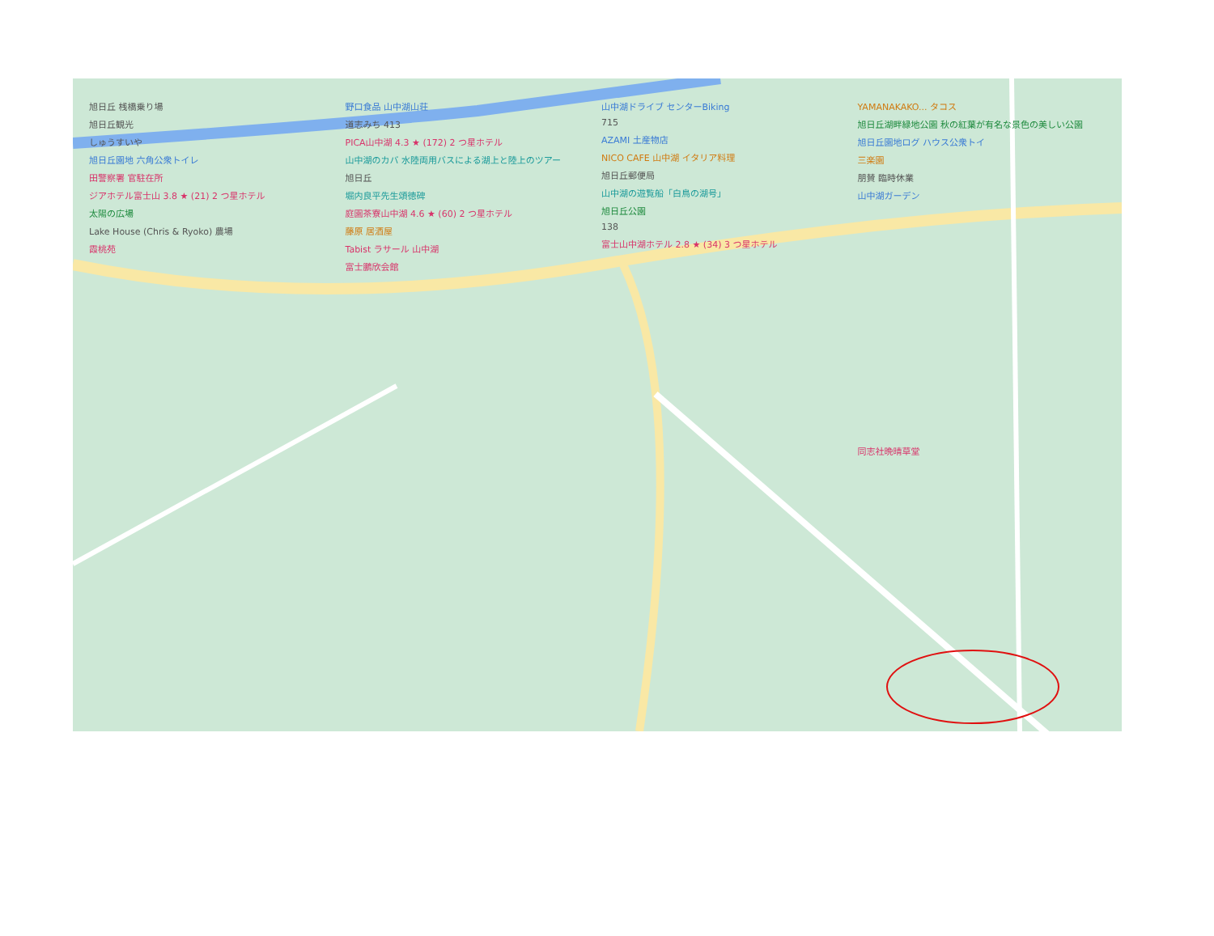旭日丘 桟橋乗り場
旭日丘観光
しゅうすいや
旭日丘園地 六角公衆トイレ
田警察署 官駐在所
ジアホテル富士山 3.8 ★ (21) 2 つ星ホテル
太陽の広場
Lake House (Chris & Ryoko) 農場
霞桃苑
野口食品 山中湖山荘
道志みち 413
PICA山中湖 4.3 ★ (172) 2 つ星ホテル
山中湖のカバ 水陸両用バスによる湖上と陸上のツアー
旭日丘
堀内良平先生頌徳碑
庭園茶寮山中湖 4.6 ★ (60) 2 つ星ホテル
藤原 居酒屋
Tabist ラサール 山中湖
富士鵬欣会館
山中湖ドライブ センターBiking
715
AZAMI 土産物店
NICO CAFE 山中湖 イタリア料理
旭日丘郵便局
山中湖の遊覧船「白鳥の湖号」
旭日丘公園
138
富士山中湖ホテル 2.8 ★ (34) 3 つ星ホテル
YAMANAKAKO... タコス
旭日丘湖畔緑地公園 秋の紅葉が有名な景色の美しい公園
旭日丘園地ログ ハウス公衆トイ
三楽園
朋賛 臨時休業
山中湖ガーデン
同志社晩晴草堂